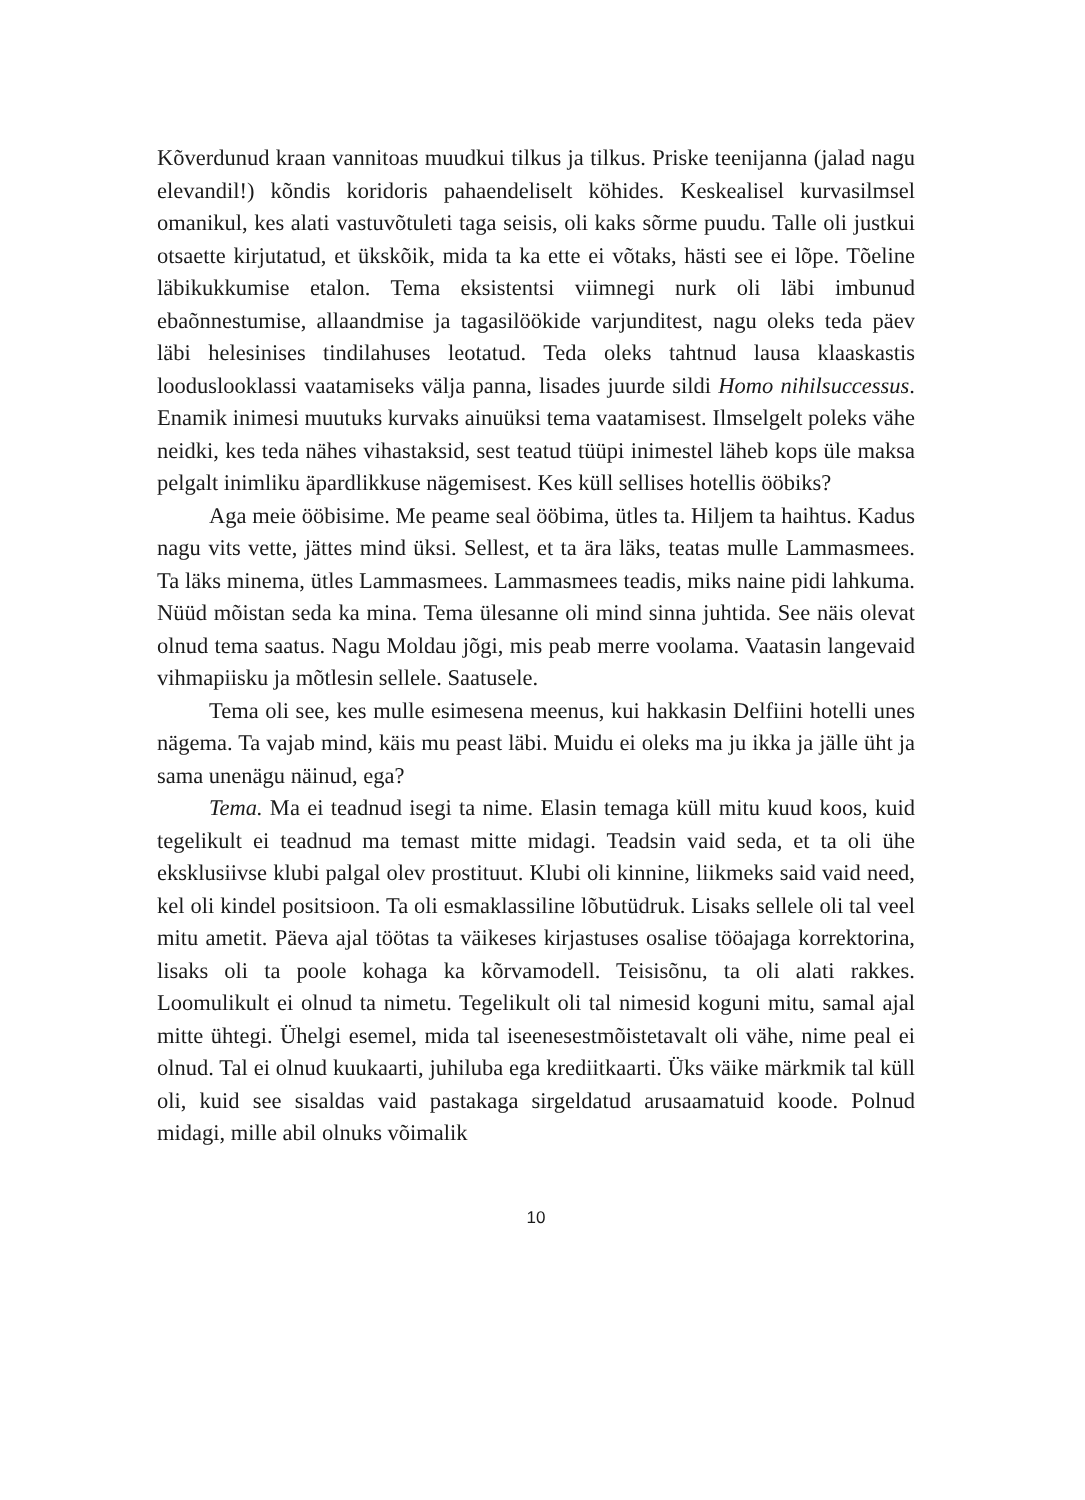Kõverdunud kraan vannitoas muudkui tilkus ja tilkus. Priske teeni­janna (jalad nagu elevandil!) kõndis koridoris pahaendeliselt köhides. Keskealisel kurvasilmsel omanikul, kes alati vastuvõtuleti taga seisis, oli kaks sõrme puudu. Talle oli justkui otsaette kirjutatud, et ükskõik, mida ta ka ette ei võtaks, hästi see ei lõpe. Tõeline läbikukkumise eta­lon. Tema eksistentsi viimnegi nurk oli läbi imbunud ebaõnnestumise, allaandmise ja tagasilöökide varjunditest, nagu oleks teda päev läbi helesinises tindilahuses leotatud. Teda oleks tahtnud lausa klaaskastis loodusloo­klassi vaatamiseks välja panna, lisades juurde sildi Homo nihil­successus. Enamik inimesi muutuks kurvaks ainuüksi tema vaatamisest. Ilmselgelt poleks vähe neidki, kes teda nähes vihastaksid, sest teatud tüüpi inimestel läheb kops üle maksa pelgalt inimliku äpardlikkuse nägemisest. Kes küll sellises hotellis ööbiks?
Aga meie ööbisime. Me peame seal ööbima, ütles ta. Hiljem ta haihtus. Kadus nagu vits vette, jättes mind üksi. Sellest, et ta ära läks, teatas mulle Lammasmees. Ta läks minema, ütles Lammasmees. Lammasmees teadis, miks naine pidi lahkuma. Nüüd mõistan seda ka mina. Tema ülesanne oli mind sinna juhtida. See näis olevat olnud tema saatus. Nagu Moldau jõgi, mis peab merre voolama. Vaatasin langevaid vihmapiisku ja mõtlesin sellele. Saatusele.
Tema oli see, kes mulle esimesena meenus, kui hakkasin Delfiini hotelli unes nägema. Ta vajab mind, käis mu peast läbi. Muidu ei oleks ma ju ikka ja jälle üht ja sama unenägu näinud, ega?
Tema. Ma ei teadnud isegi ta nime. Elasin temaga küll mitu kuud koos, kuid tegelikult ei teadnud ma temast mitte midagi. Teadsin vaid seda, et ta oli ühe eksklusiivse klubi palgal olev prostituut. Klubi oli kinnine, liikmeks said vaid need, kel oli kindel positsioon. Ta oli esma­klassiline lõbutüdruk. Lisaks sellele oli tal veel mitu ametit. Päeva ajal töötas ta väikeses kirjastuses osalise tööajaga korrektorina, lisaks oli ta poole kohaga ka kõrvamodell. Teisisõnu, ta oli alati rakkes. Loomulikult ei olnud ta nimetu. Tegelikult oli tal nimesid koguni mitu, samal ajal mitte ühtegi. Ühelgi esemel, mida tal iseenesestmõistetavalt oli vähe, nime peal ei olnud. Tal ei olnud kuukaarti, juhiluba ega krediitkaarti. Üks väike märkmik tal küll oli, kuid see sisaldas vaid pastakaga sirgel­datud arusaamatuid koode. Polnud midagi, mille abil olnuks võimalik
10